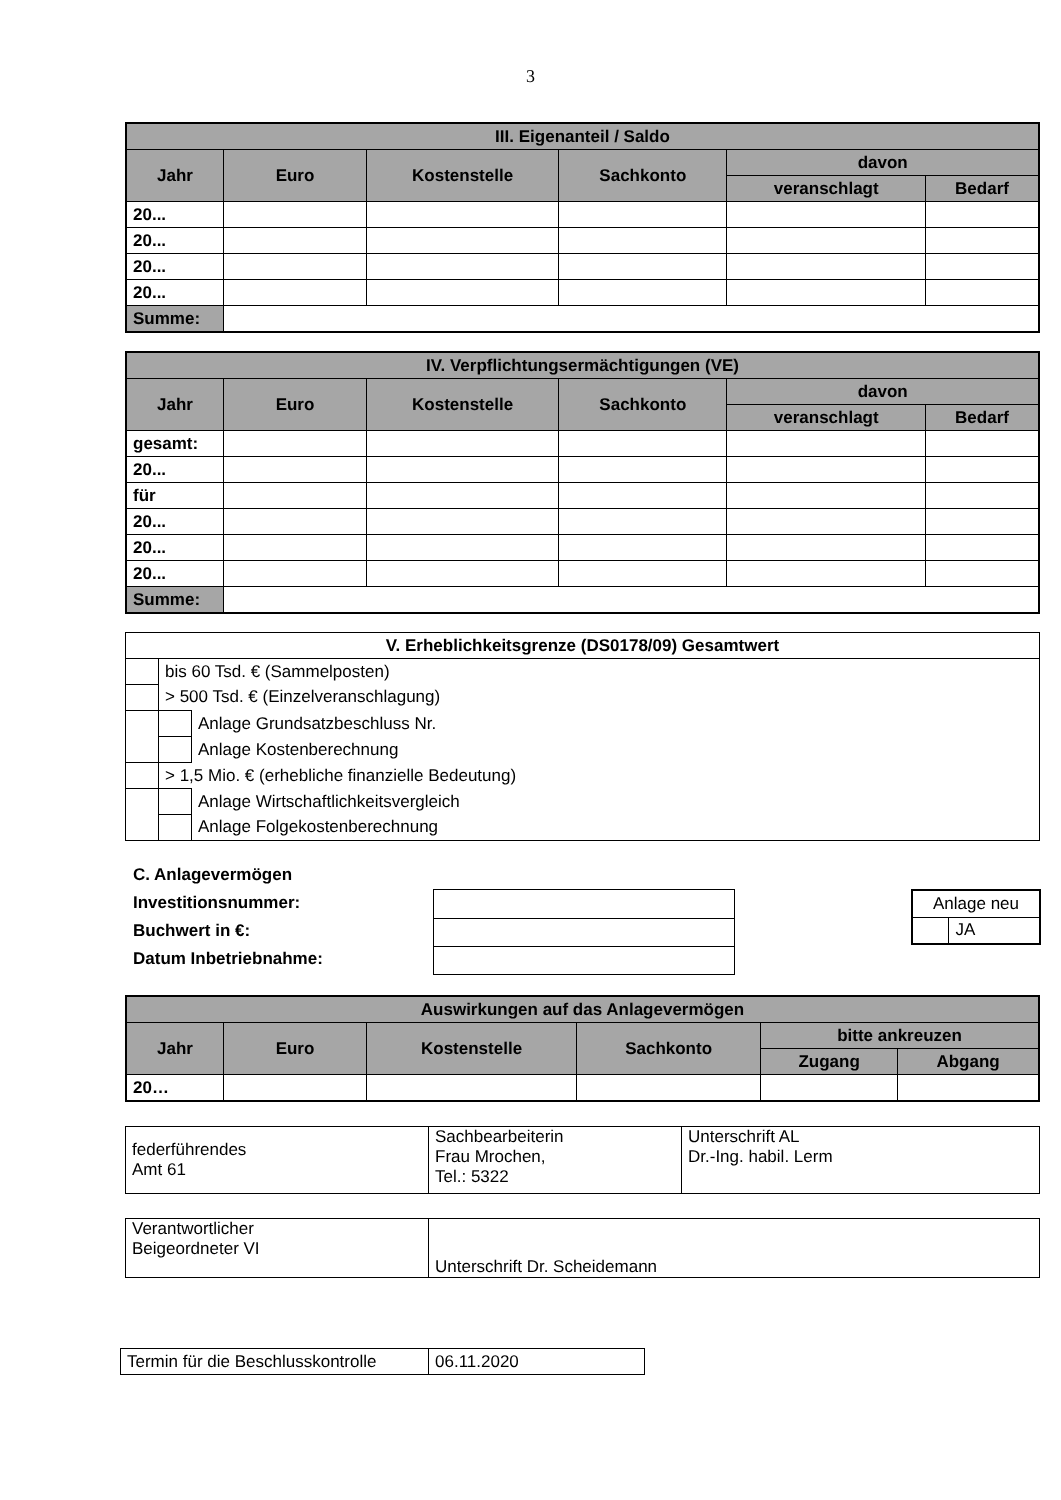3
| III. Eigenanteil / Saldo | | | | | |
| --- | --- | --- | --- | --- | --- |
| Jahr | Euro | Kostenstelle | Sachkonto | davon | |
| | | | | veranschlagt | Bedarf |
| 20... | | | | | |
| 20... | | | | | |
| 20... | | | | | |
| 20... | | | | | |
| Summe: | | | | | |
| IV. Verpflichtungsermächtigungen (VE) | | | | | |
| --- | --- | --- | --- | --- | --- |
| Jahr | Euro | Kostenstelle | Sachkonto | davon | |
| | | | | veranschlagt | Bedarf |
| gesamt: | | | | | |
| 20... | | | | | |
| für | | | | | |
| 20... | | | | | |
| 20... | | | | | |
| 20... | | | | | |
| Summe: | | | | | |
| V. Erheblichkeitsgrenze (DS0178/09) Gesamtwert | | | |
| --- | --- | --- | --- |
| | bis 60 Tsd. € (Sammelposten) | | |
| | > 500 Tsd. € (Einzelveranschlagung) | | |
| | | | Anlage Grundsatzbeschluss Nr. |
| | | | Anlage Kostenberechnung |
| | > 1,5 Mio. € (erhebliche finanzielle Bedeutung) | | |
| | | | Anlage Wirtschaftlichkeitsvergleich |
| | | | Anlage Folgekostenberechnung |
C. Anlagevermögen
Investitionsnummer:
Buchwert in €:
Datum Inbetriebnahme:
| Anlage neu | |
| | JA |
| Auswirkungen auf das Anlagevermögen | | | | | |
| --- | --- | --- | --- | --- | --- |
| Jahr | Euro | Kostenstelle | Sachkonto | bitte ankreuzen | |
| | | | | Zugang | Abgang |
| 20… | | | | | |
| federführendes Amt 61 | Sachbearbeiterin Frau Mrochen, Tel.: 5322 | Unterschrift AL Dr.-Ing. habil. Lerm |
| Verantwortlicher Beigeordneter VI | Unterschrift Dr. Scheidemann |
| Termin für die Beschlusskontrolle | 06.11.2020 |